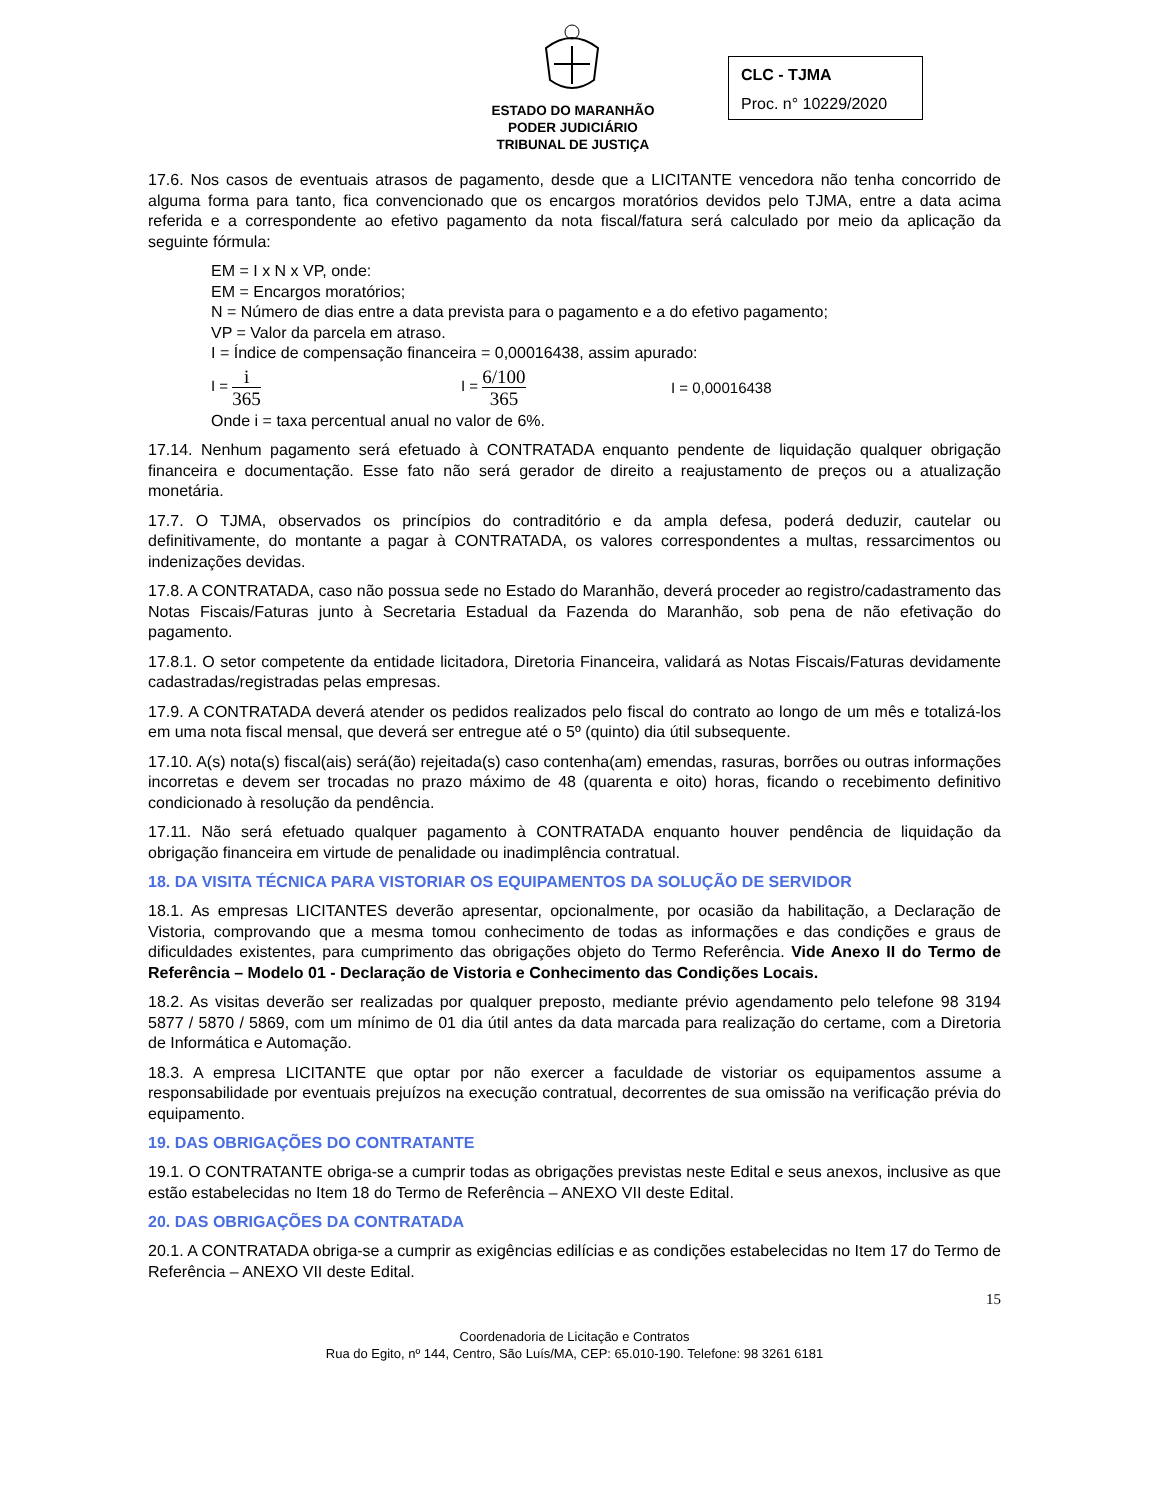ESTADO DO MARANHÃO
PODER JUDICIÁRIO
TRIBUNAL DE JUSTIÇA
CLC - TJMA
Proc. n° 10229/2020
17.6. Nos casos de eventuais atrasos de pagamento, desde que a LICITANTE vencedora não tenha concorrido de alguma forma para tanto, fica convencionado que os encargos moratórios devidos pelo TJMA, entre a data acima referida e a correspondente ao efetivo pagamento da nota fiscal/fatura será calculado por meio da aplicação da seguinte fórmula:
EM = I x N x VP, onde:
EM = Encargos moratórios;
N = Número de dias entre a data prevista para o pagamento e a do efetivo pagamento;
VP = Valor da parcela em atraso.
I = Índice de compensação financeira = 0,00016438, assim apurado:
I = i 365 I = 6/100 365 I = 0,00016438
Onde i = taxa percentual anual no valor de 6%.
17.14. Nenhum pagamento será efetuado à CONTRATADA enquanto pendente de liquidação qualquer obrigação financeira e documentação. Esse fato não será gerador de direito a reajustamento de preços ou a atualização monetária.
17.7. O TJMA, observados os princípios do contraditório e da ampla defesa, poderá deduzir, cautelar ou definitivamente, do montante a pagar à CONTRATADA, os valores correspondentes a multas, ressarcimentos ou indenizações devidas.
17.8. A CONTRATADA, caso não possua sede no Estado do Maranhão, deverá proceder ao registro/cadastramento das Notas Fiscais/Faturas junto à Secretaria Estadual da Fazenda do Maranhão, sob pena de não efetivação do pagamento.
17.8.1. O setor competente da entidade licitadora, Diretoria Financeira, validará as Notas Fiscais/Faturas devidamente cadastradas/registradas pelas empresas.
17.9. A CONTRATADA deverá atender os pedidos realizados pelo fiscal do contrato ao longo de um mês e totalizá-los em uma nota fiscal mensal, que deverá ser entregue até o 5º (quinto) dia útil subsequente.
17.10. A(s) nota(s) fiscal(ais) será(ão) rejeitada(s) caso contenha(am) emendas, rasuras, borrões ou outras informações incorretas e devem ser trocadas no prazo máximo de 48 (quarenta e oito) horas, ficando o recebimento definitivo condicionado à resolução da pendência.
17.11. Não será efetuado qualquer pagamento à CONTRATADA enquanto houver pendência de liquidação da obrigação financeira em virtude de penalidade ou inadimplência contratual.
18. DA VISITA TÉCNICA PARA VISTORIAR OS EQUIPAMENTOS DA SOLUÇÃO DE SERVIDOR
18.1. As empresas LICITANTES deverão apresentar, opcionalmente, por ocasião da habilitação, a Declaração de Vistoria, comprovando que a mesma tomou conhecimento de todas as informações e das condições e graus de dificuldades existentes, para cumprimento das obrigações objeto do Termo Referência. Vide Anexo II do Termo de Referência – Modelo 01 - Declaração de Vistoria e Conhecimento das Condições Locais.
18.2. As visitas deverão ser realizadas por qualquer preposto, mediante prévio agendamento pelo telefone 98 3194 5877 / 5870 / 5869, com um mínimo de 01 dia útil antes da data marcada para realização do certame, com a Diretoria de Informática e Automação.
18.3. A empresa LICITANTE que optar por não exercer a faculdade de vistoriar os equipamentos assume a responsabilidade por eventuais prejuízos na execução contratual, decorrentes de sua omissão na verificação prévia do equipamento.
19. DAS OBRIGAÇÕES DO CONTRATANTE
19.1. O CONTRATANTE obriga-se a cumprir todas as obrigações previstas neste Edital e seus anexos, inclusive as que estão estabelecidas no Item 18 do Termo de Referência – ANEXO VII deste Edital.
20. DAS OBRIGAÇÕES DA CONTRATADA
20.1. A CONTRATADA obriga-se a cumprir as exigências edilícias e as condições estabelecidas no Item 17 do Termo de Referência – ANEXO VII deste Edital.
15
Coordenadoria de Licitação e Contratos
Rua do Egito, nº 144, Centro, São Luís/MA, CEP: 65.010-190. Telefone: 98 3261 6181